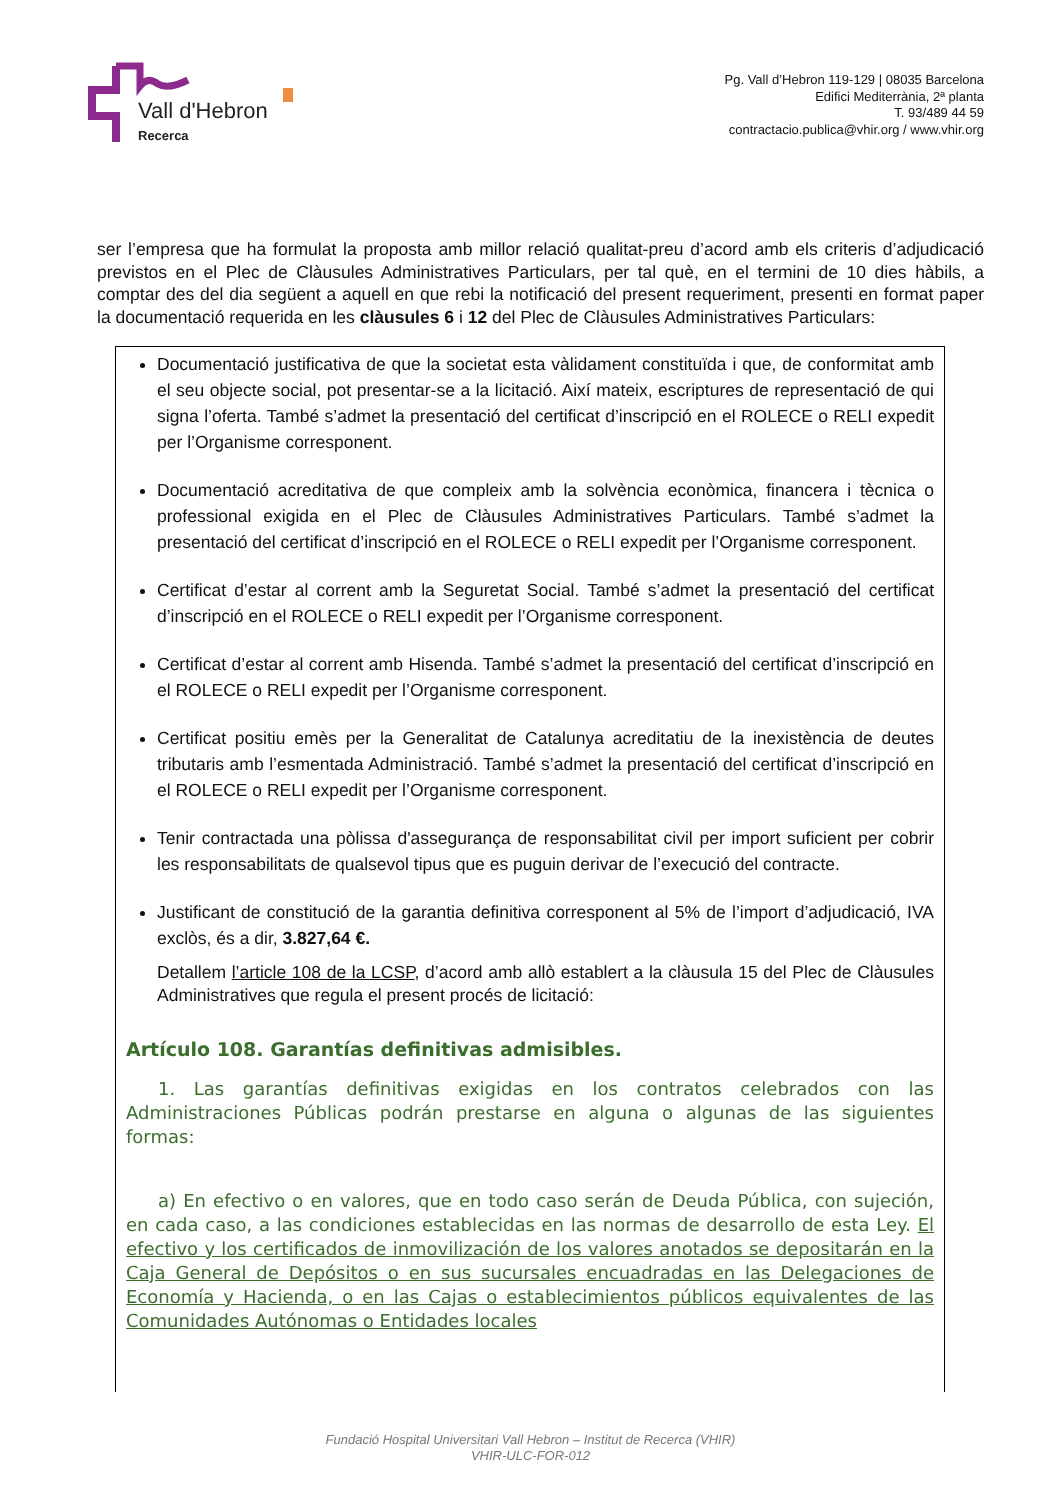Vall d'Hebron
Recerca
Pg. Vall d’Hebron 119-129 | 08035 Barcelona
Edifici Mediterrània, 2ª planta
T. 93/489 44 59
contractacio.publica@vhir.org / www.vhir.org
ser l’empresa que ha formulat la proposta amb millor relació qualitat-preu d’acord amb els criteris d’adjudicació previstos en el Plec de Clàusules Administratives Particulars, per tal què, en el termini de 10 dies hàbils, a comptar des del dia següent a aquell en que rebi la notificació del present requeriment, presenti en format paper la documentació requerida en les clàusules 6 i 12 del Plec de Clàusules Administratives Particulars:
Documentació justificativa de que la societat esta vàlidament constituïda i que, de conformitat amb el seu objecte social, pot presentar-se a la licitació. Així mateix, escriptures de representació de qui signa l’oferta. També s’admet la presentació del certificat d’inscripció en el ROLECE o RELI expedit per l’Organisme corresponent.
Documentació acreditativa de que compleix amb la solvència econòmica, financera i tècnica o professional exigida en el Plec de Clàusules Administratives Particulars. També s’admet la presentació del certificat d’inscripció en el ROLECE o RELI expedit per l’Organisme corresponent.
Certificat d’estar al corrent amb la Seguretat Social. També s’admet la presentació del certificat d’inscripció en el ROLECE o RELI expedit per l’Organisme corresponent.
Certificat d’estar al corrent amb Hisenda. També s’admet la presentació del certificat d’inscripció en el ROLECE o RELI expedit per l’Organisme corresponent.
Certificat positiu emès per la Generalitat de Catalunya acreditatiu de la inexistència de deutes tributaris amb l’esmentada Administració. També s’admet la presentació del certificat d’inscripció en el ROLECE o RELI expedit per l’Organisme corresponent.
Tenir contractada una pòlissa d'assegurança de responsabilitat civil per import suficient per cobrir les responsabilitats de qualsevol tipus que es puguin derivar de l’execució del contracte.
Justificant de constitució de la garantia definitiva corresponent al 5% de l’import d’adjudicació, IVA exclòs, és a dir, 3.827,64 €.
Detallem l’article 108 de la LCSP, d’acord amb allò establert a la clàusula 15 del Plec de Clàusules Administratives que regula el present procés de licitació:
Artículo 108. Garantías definitivas admisibles.
1. Las garantías definitivas exigidas en los contratos celebrados con las Administraciones Públicas podrán prestarse en alguna o algunas de las siguientes formas:
a) En efectivo o en valores, que en todo caso serán de Deuda Pública, con sujeción, en cada caso, a las condiciones establecidas en las normas de desarrollo de esta Ley. El efectivo y los certificados de inmovilización de los valores anotados se depositarán en la Caja General de Depósitos o en sus sucursales encuadradas en las Delegaciones de Economía y Hacienda, o en las Cajas o establecimientos públicos equivalentes de las Comunidades Autónomas o Entidades locales
Fundació Hospital Universitari Vall Hebron – Institut de Recerca (VHIR)
VHIR-ULC-FOR-012